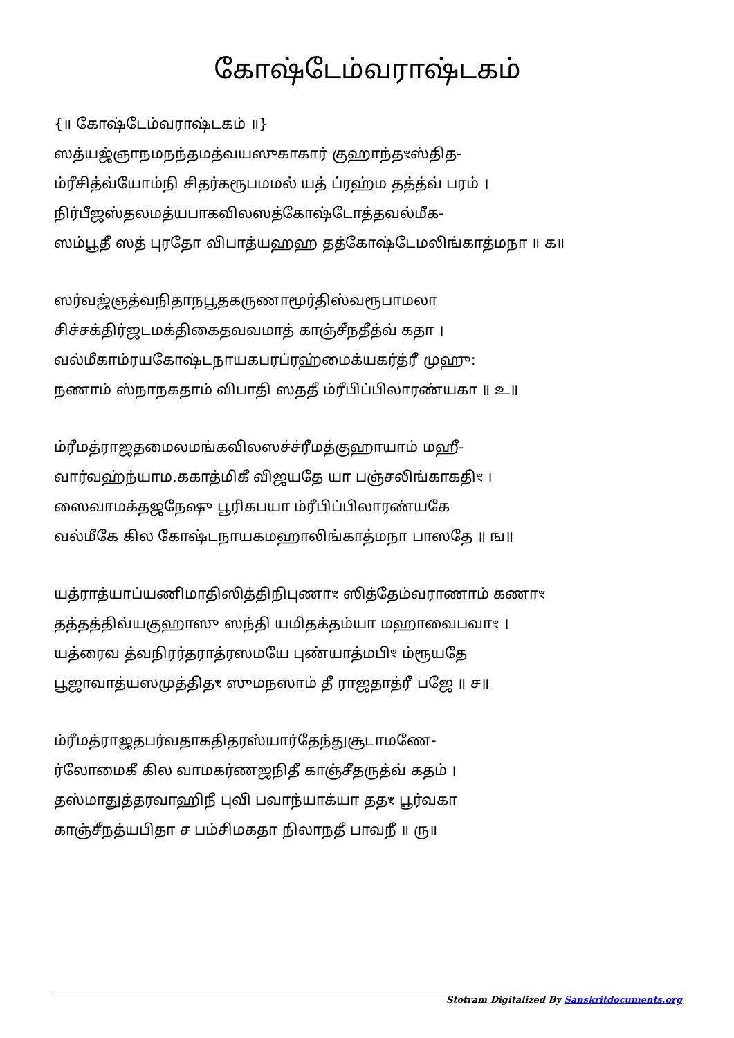கோஷ்டேம்வராஷ்டகம்
{॥ கோஷ்டேம்வராஷ்டகம் ॥}
ஸத்யஜ்ஞாநமநந்தமத்வயஸுகாகார் குஹாந்தꣳஸ்தித-
ம்ரீசித்வ்யோம்நி சிதர்கரூபமமல் யத் ப்ரஹ்ம தத்த்வ் பரம் ।
நிர்பீஜஸ்தலமத்யபாகவிலஸத்கோஷ்டோத்தவல்மீக-
ஸம்பூதீ ஸத் புரதோ விபாத்யஹஹ தத்கோஷ்டேமலிங்காத்மநா ॥ க॥
ஸர்வஜ்ஞத்வநிதாநபூதகருணாமூர்திஸ்வரூபாமலா
சிச்சக்திர்ஜடமக்திகைதவவமாத் காஞ்சீநதீத்வ் கதா ।
வல்மீகாம்ரயகோஷ்டநாயகபரப்ரஹ்மைக்யகர்த்ரீ முஹு꞉
நணாம் ஸ்நாநகதாம் விபாதி ஸததீ ம்ரீபிப்பிலாரண்யகா ॥ உ॥
ம்ரீமத்ராஜதமைலமங்கவிலஸச்ச்ரீமத்குஹாயாம் மஹீ-
வார்வஹ்ந்யாம,ககாத்மிகீ விஜயதே யா பஞ்சலிங்காகதிꣳ ।
ஸைவாமக்தஜநேஷு பூரிகபயா ம்ரீபிப்பிலாரண்யகே
வல்மீகே கில கோஷ்டநாயகமஹாலிங்காத்மநா பாஸதே ॥ ங॥
யத்ராத்யாப்யணிமாதிஸித்திநிபுணாꣳ ஸித்தேம்வராணாம் கணாꣳ
தத்தத்திவ்யகுஹாஸு ஸந்தி யமிதக்தம்யா மஹாவைபவாꣳ ।
யத்ரைவ த்வநிரர்தராத்ரஸமயே புண்யாத்மபிꣳ ம்ரூயதே
பூஜாவாத்யஸமுத்திதꣳ ஸுமநஸாம் தீ ராஜதாத்ரீ பஜே ॥ ச॥
ம்ரீமத்ராஜதபர்வதாகதிதரஸ்யார்தேந்துசூடாமணே-
ர்லோமைகீ கில வாமகர்ணஜநிதீ காஞ்சீதருத்வ் கதம் ।
தஸ்மாதுத்தரவாஹிநீ புவி பவாந்யாக்யா ததꣳ பூர்வகா
காஞ்சீநத்யபிதா ச பம்சிமகதா நிலாநதீ பாவநீ ॥ ரு॥
Stotram Digitalized By Sanskritdocuments.org